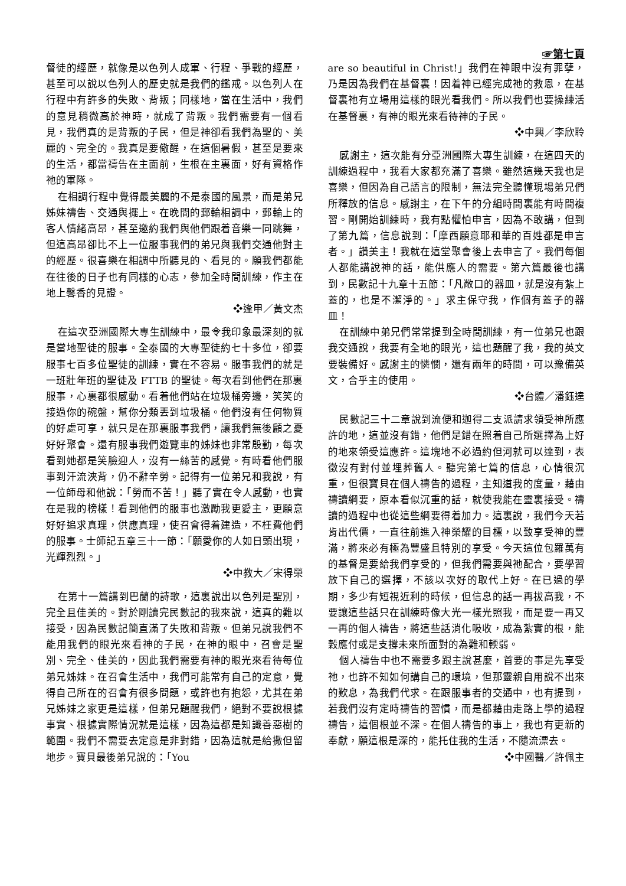☞第七頁
督徒的經歷，就像是以色列人成軍、行程、爭戰的經歷，甚至可以說以色列人的歷史就是我們的鑑戒。以色列人在行程中有許多的失敗、背叛；同樣地，當在生活中，我們的意見稍微高於神時，就成了背叛。我們需要有一個看見，我們真的是背叛的子民，但是神卻看我們為聖的、美麗的、完全的。我真是要儆醒，在這個暑假，甚至是要來的生活，都當禱告在主面前，生根在主裏面，好有資格作祂的軍隊。
在相調行程中覺得最美麗的不是泰國的風景，而是弟兄姊妹禱告、交通與擺上。在晚間的郵輪相調中，郵輪上的客人情緒高昂，甚至邀約我們與他們跟着音樂一同跳舞，但這高昂卻比不上一位服事我們的弟兄與我們交通他對主的經歷。很喜樂在相調中所聽見的、看見的。願我們都能在往後的日子也有同樣的心志，參加全時間訓練，作主在地上馨香的見證。
❖逢甲／黃文杰
在這次亞洲國際大專生訓練中，最令我印象最深刻的就是當地聖徒的服事。全泰國的大專聖徒約七十多位，卻要服事七百多位聖徒的訓練，實在不容易。服事我們的就是一班壯年班的聖徒及 FTTB 的聖徒。每次看到他們在那裏服事，心裏都很感動。看着他們站在垃圾桶旁邊，笑笑的接過你的碗盤，幫你分類丟到垃圾桶。他們沒有任何物質的好處可享，就只是在那裏服事我們，讓我們無後顧之憂好好聚會。還有服事我們遊覽車的姊妹也非常殷勤，每次看到她都是笑臉迎人，沒有一絲苦的感覺。有時看他們服事到汗流浹背，仍不辭辛勞。記得有一位弟兄和我說，有一位師母和他說：「勞而不苦！」聽了實在令人感動，也實在是我的榜樣！看到他們的服事也激勵我更愛主，更願意好好追求真理，供應真理，使召會得着建造，不枉費他們的服事。士師記五章三十一節：「願愛你的人如日頭出現，光輝烈烈。」
❖中教大／宋得榮
在第十一篇講到巴蘭的詩歌，這裏說出以色列是聖別，完全且佳美的。對於剛讀完民數記的我來說，這真的難以接受，因為民數記簡直滿了失敗和背叛。但弟兄說我們不能用我們的眼光來看神的子民，在神的眼中，召會是聖別、完全、佳美的，因此我們需要有神的眼光來看待每位弟兄姊妹。在召會生活中，我們可能常有自己的定意，覺得自己所在的召會有很多問題，或許也有抱怨，尤其在弟兄姊妹之家更是這樣，但弟兄題醒我們，絕對不要說根據事實、根據實際情況就是這樣，因為這都是知識善惡樹的範圍。我們不需要去定意是非對錯，因為這就是給撒但留地步。寶貝最後弟兄說的：「You
are so beautiful in Christ!」我們在神眼中沒有罪孽，乃是因為我們在基督裏！因着神已經完成祂的救恩，在基督裏祂有立場用這樣的眼光看我們。所以我們也要操練活在基督裏，有神的眼光來看待神的子民。
❖中興／李欣聆
感謝主，這次能有分亞洲國際大專生訓練，在這四天的訓練過程中，我看大家都充滿了喜樂。雖然這幾天我也是喜樂，但因為自己語言的限制，無法完全聽懂現場弟兄們所釋放的信息。感謝主，在下午的分組時間裏能有時間複習。剛開始訓練時，我有點懼怕申言，因為不敢講，但到了第九篇，信息說到：「摩西願意耶和華的百姓都是申言者。」讚美主！我就在這堂聚會後上去申言了。我們每個人都能講說神的話，能供應人的需要。第六篇最後也講到，民數記十九章十五節：「凡敞口的器皿，就是沒有紮上蓋的，也是不潔淨的。」求主保守我，作個有蓋子的器皿！
在訓練中弟兄們常常提到全時間訓練，有一位弟兄也跟我交通說，我要有全地的眼光，這也題醒了我，我的英文要裝備好。感謝主的憐憫，還有兩年的時間，可以豫備英文，合乎主的使用。
❖台體／潘鈺達
民數記三十二章說到流便和迦得二支派請求領受神所應許的地，這並沒有錯，他們是錯在照着自己所選擇為上好的地來領受這應許。這塊地不必過約但河就可以達到，表徵沒有對付並埋葬舊人。聽完第七篇的信息，心情很沉重，但很寶貝在個人禱告的過程，主知道我的度量，藉由禱讀綱要，原本看似沉重的話，就使我能在靈裏接受。禱讀的過程中也從這些綱要得着加力。這裏說，我們今天若肯出代價，一直往前進入神榮耀的目標，以致享受神的豐滿，將來必有極為豐盛且特別的享受。今天這位包羅萬有的基督是要給我們享受的，但我們需要與祂配合，要學習放下自己的選擇，不該以次好的取代上好。在已過的學期，多少有短視近利的時候，但信息的話一再拔高我，不要讓這些話只在訓練時像大光一樣光照我，而是要一再又一再的個人禱告，將這些話消化吸收，成為紮實的根，能穀應付或是支撐未來所面對的為難和輭弱。
個人禱告中也不需要多跟主說甚麼，首要的事是先享受祂，也許不知如何講自己的環境，但那靈親自用說不出來的歎息，為我們代求。在跟服事者的交通中，也有提到，若我們沒有定時禱告的習慣，而是都藉由走路上學的過程禱告，這個根並不深。在個人禱告的事上，我也有更新的奉獻，願這根是深的，能托住我的生活，不隨流漂去。
❖中國醫／許佩主